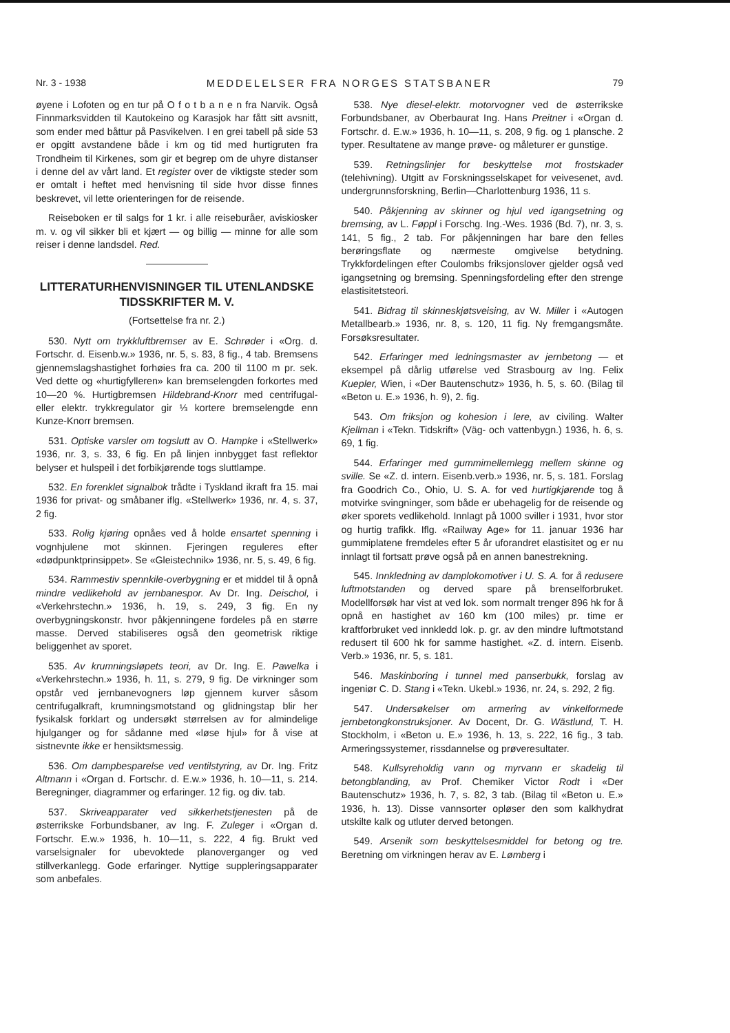Nr. 3 - 1938 MEDDELELSER FRA NORGES STATSBANER 79
øyene i Lofoten og en tur på O f o t b a n e n fra Narvik. Også Finnmarksvidden til Kautokeino og Karasjok har fått sitt avsnitt, som ender med båttur på Pasvikelven. I en grei tabell på side 53 er opgitt avstandene både i km og tid med hurtigruten fra Trondheim til Kirkenes, som gir et begrep om de uhyre distanser i denne del av vårt land. Et register over de viktigste steder som er omtalt i heftet med henvisning til side hvor disse finnes beskrevet, vil lette orienteringen for de reisende.
Reiseboken er til salgs for 1 kr. i alle reiseburåer, aviskiosker m. v. og vil sikker bli et kjært — og billig — minne for alle som reiser i denne landsdel. Red.
LITTERATURHENVISNINGER TIL UTENLANDSKE TIDSSKRIFTER M. V.
(Fortsettelse fra nr. 2.)
530. Nytt om trykkluftbremser av E. Schrøder i «Org. d. Fortschr. d. Eisenb.w.» 1936, nr. 5, s. 83, 8 fig., 4 tab. Bremsens gjennemslagshastighet forhøies fra ca. 200 til 1100 m pr. sek. Ved dette og «hurtigfylleren» kan bremselengden forkortes med 10—20 %. Hurtigbremsen Hildebrand-Knorr med centrifugal- eller elektr. trykkregulator gir ⅓ kortere bremselengde enn Kunze-Knorr bremsen.
531. Optiske varsler om togslutt av O. Hampke i «Stellwerk» 1936, nr. 3, s. 33, 6 fig. En på linjen innbygget fast reflektor belyser et hulspeil i det forbikjørende togs sluttlampe.
532. En forenklet signalbok trådte i Tyskland ikraft fra 15. mai 1936 for privat- og småbaner iflg. «Stellwerk» 1936, nr. 4, s. 37, 2 fig.
533. Rolig kjøring opnåes ved å holde ensartet spenning i vognhjulene mot skinnen. Fjeringen reguleres efter «dødpunktprinsippet». Se «Gleistechnik» 1936, nr. 5, s. 49, 6 fig.
534. Rammestiv spennkile-overbygning er et middel til å opnå mindre vedlikehold av jernbanespor. Av Dr. Ing. Deischol, i «Verkehrstechn.» 1936, h. 19, s. 249, 3 fig. En ny overbygningskonstr. hvor påkjenningene fordeles på en større masse. Derved stabiliseres også den geometrisk riktige beliggenhet av sporet.
535. Av krumningsløpets teori, av Dr. Ing. E. Pawelka i «Verkehrstechn.» 1936, h. 11, s. 279, 9 fig. De virkninger som opstår ved jernbanevogners løp gjennem kurver såsom centrifugalkraft, krumningsmotstand og glidningstap blir her fysikalsk forklart og undersøkt størrelsen av for almindelige hjulganger og for sådanne med «løse hjul» for å vise at sistnevnte ikke er hensiktsmessig.
536. Om dampbesparelse ved ventilstyring, av Dr. Ing. Fritz Altmann i «Organ d. Fortschr. d. E.w.» 1936, h. 10—11, s. 214. Beregninger, diagrammer og erfaringer. 12 fig. og div. tab.
537. Skriveapparater ved sikkerhetstjenesten på de østerrikske Forbundsbaner, av Ing. F. Zuleger i «Organ d. Fortschr. E.w.» 1936, h. 10—11, s. 222, 4 fig. Brukt ved varselsignaler for ubevoktede planoverganger og ved stillverkanlegg. Gode erfaringer. Nyttige suppleringsapparater som anbefales.
538. Nye diesel-elektr. motorvogner ved de østerrikske Forbundsbaner, av Oberbaurat Ing. Hans Preitner i «Organ d. Fortschr. d. E.w.» 1936, h. 10—11, s. 208, 9 fig. og 1 plansche. 2 typer. Resultatene av mange prøve- og måleturer er gunstige.
539. Retningslinjer for beskyttelse mot frostskader (telehivning). Utgitt av Forskningsselskapet for veivesenet, avd. undergrunnsforskning, Berlin—Charlottenburg 1936, 11 s.
540. Påkjenning av skinner og hjul ved igangsetning og bremsing, av L. Føppl i Forschg. Ing.-Wes. 1936 (Bd. 7), nr. 3, s. 141, 5 fig., 2 tab. For påkjenningen har bare den felles berøringsflate og nærmeste omgivelse betydning. Trykkfordelingen efter Coulombs friksjonslover gjelder også ved igangsetning og bremsing. Spenningsfordeling efter den strenge elastisitetsteori.
541. Bidrag til skinneskjøtsveising, av W. Miller i «Autogen Metallbearb.» 1936, nr. 8, s. 120, 11 fig. Ny fremgangsmåte. Forsøksresultater.
542. Erfaringer med ledningsmaster av jernbetong — et eksempel på dårlig utførelse ved Strasbourg av Ing. Felix Kuepler, Wien, i «Der Bautenschutz» 1936, h. 5, s. 60. (Bilag til «Beton u. E.» 1936, h. 9), 2. fig.
543. Om friksjon og kohesion i lere, av civiling. Walter Kjellman i «Tekn. Tidskrift» (Väg- och vattenbygn.) 1936, h. 6, s. 69, 1 fig.
544. Erfaringer med gummimellemlegg mellem skinne og sville. Se «Z. d. intern. Eisenb.verb.» 1936, nr. 5, s. 181. Forslag fra Goodrich Co., Ohio, U. S. A. for ved hurtigkjørende tog å motvirke svingninger, som både er ubehagelig for de reisende og øker sporets vedlikehold. Innlagt på 1000 sviller i 1931, hvor stor og hurtig trafikk. Iflg. «Railway Age» for 11. januar 1936 har gummiplatene fremdeles efter 5 år uforandret elastisitet og er nu innlagt til fortsatt prøve også på en annen banestrekning.
545. Innkledning av damplokomotiver i U. S. A. for å redusere luftmotstanden og derved spare på brenselforbruket. Modellforsøk har vist at ved lok. som normalt trenger 896 hk for å opnå en hastighet av 160 km (100 miles) pr. time er kraftforbruket ved innkledd lok. p. gr. av den mindre luftmotstand redusert til 600 hk for samme hastighet. «Z. d. intern. Eisenb. Verb.» 1936, nr. 5, s. 181.
546. Maskinboring i tunnel med panserbukk, forslag av ingeniør C. D. Stang i «Tekn. Ukebl.» 1936, nr. 24, s. 292, 2 fig.
547. Undersøkelser om armering av vinkelformede jernbetongkonstruksjoner. Av Docent, Dr. G. Wästlund, T. H. Stockholm, i «Beton u. E.» 1936, h. 13, s. 222, 16 fig., 3 tab. Armeringssystemer, rissdannelse og prøveresultater.
548. Kullsyreholdig vann og myrvann er skadelig til betongblanding, av Prof. Chemiker Victor Rodt i «Der Bautenschutz» 1936, h. 7, s. 82, 3 tab. (Bilag til «Beton u. E.» 1936, h. 13). Disse vannsorter opløser den som kalkhydrat utskilte kalk og utluter derved betongen.
549. Arsenik som beskyttelsesmiddel for betong og tre. Beretning om virkningen herav av E. Lømberg i